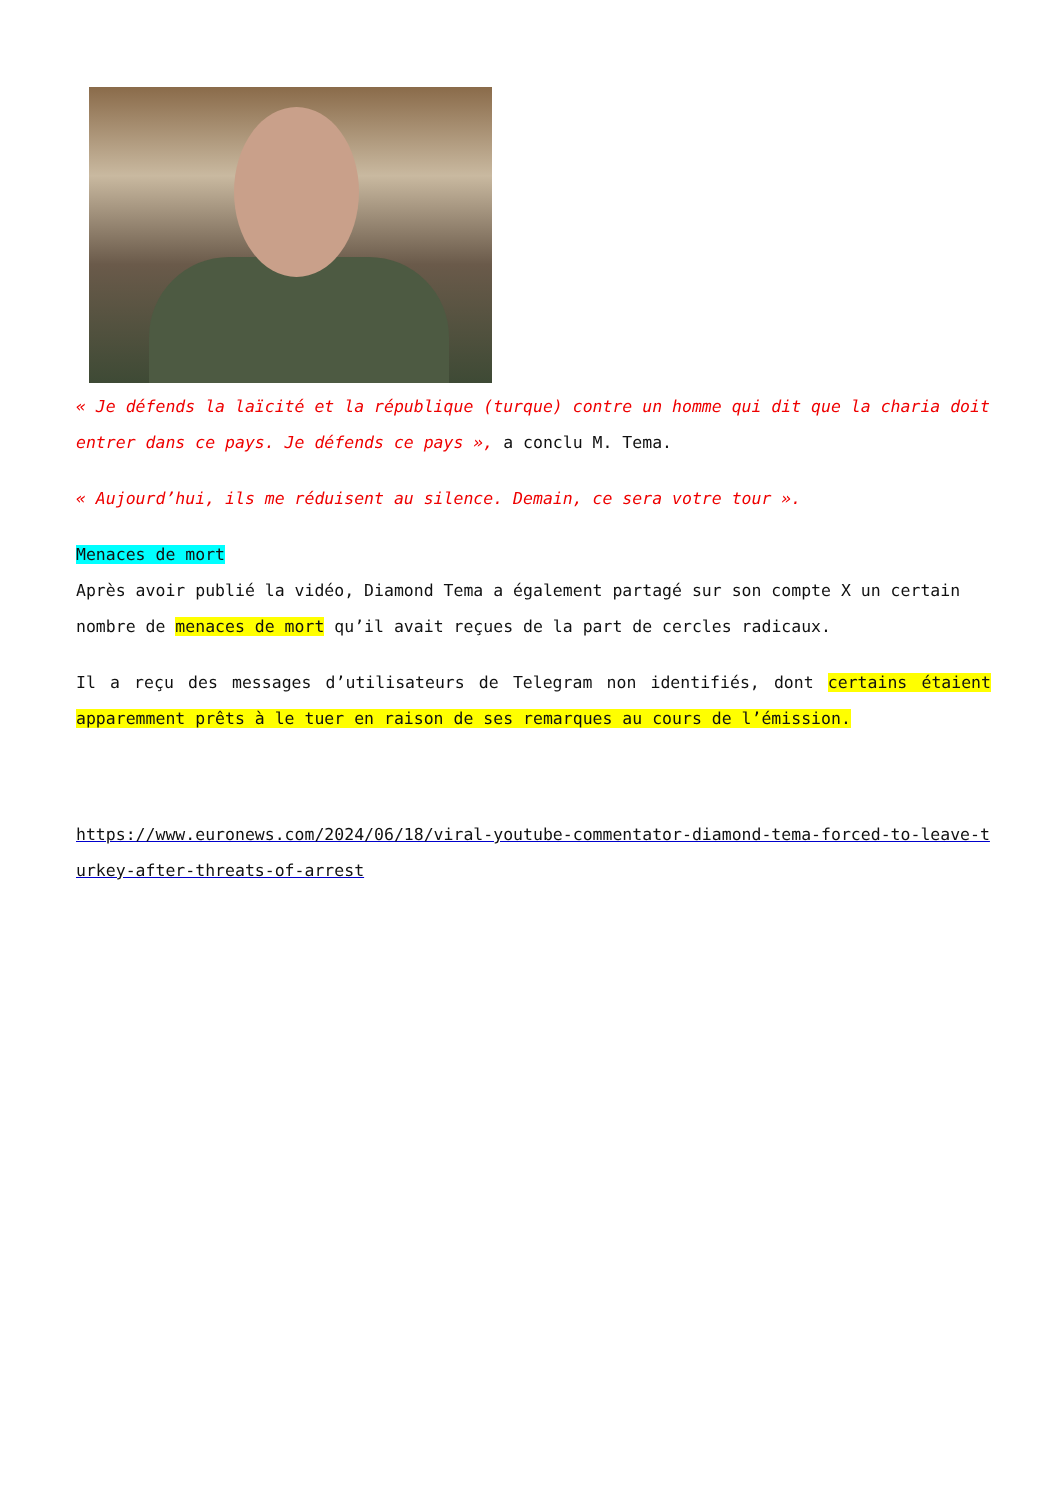« Je défends la laïcité et la république (turque) contre un homme qui dit que la charia doit entrer dans ce pays. Je défends ce pays », a conclu M. Tema.
« Aujourd’hui, ils me réduisent au silence. Demain, ce sera votre tour ».
Menaces de mort
Après avoir publié la vidéo, Diamond Tema a également partagé sur son compte X un certain nombre de menaces de mort qu’il avait reçues de la part de cercles radicaux.
Il a reçu des messages d’utilisateurs de Telegram non identifiés, dont certains étaient apparemment prêts à le tuer en raison de ses remarques au cours de l’émission.
https://www.euronews.com/2024/06/18/viral-youtube-commentator-diamond-tema-forced-to-leave-turkey-after-threats-of-arrest